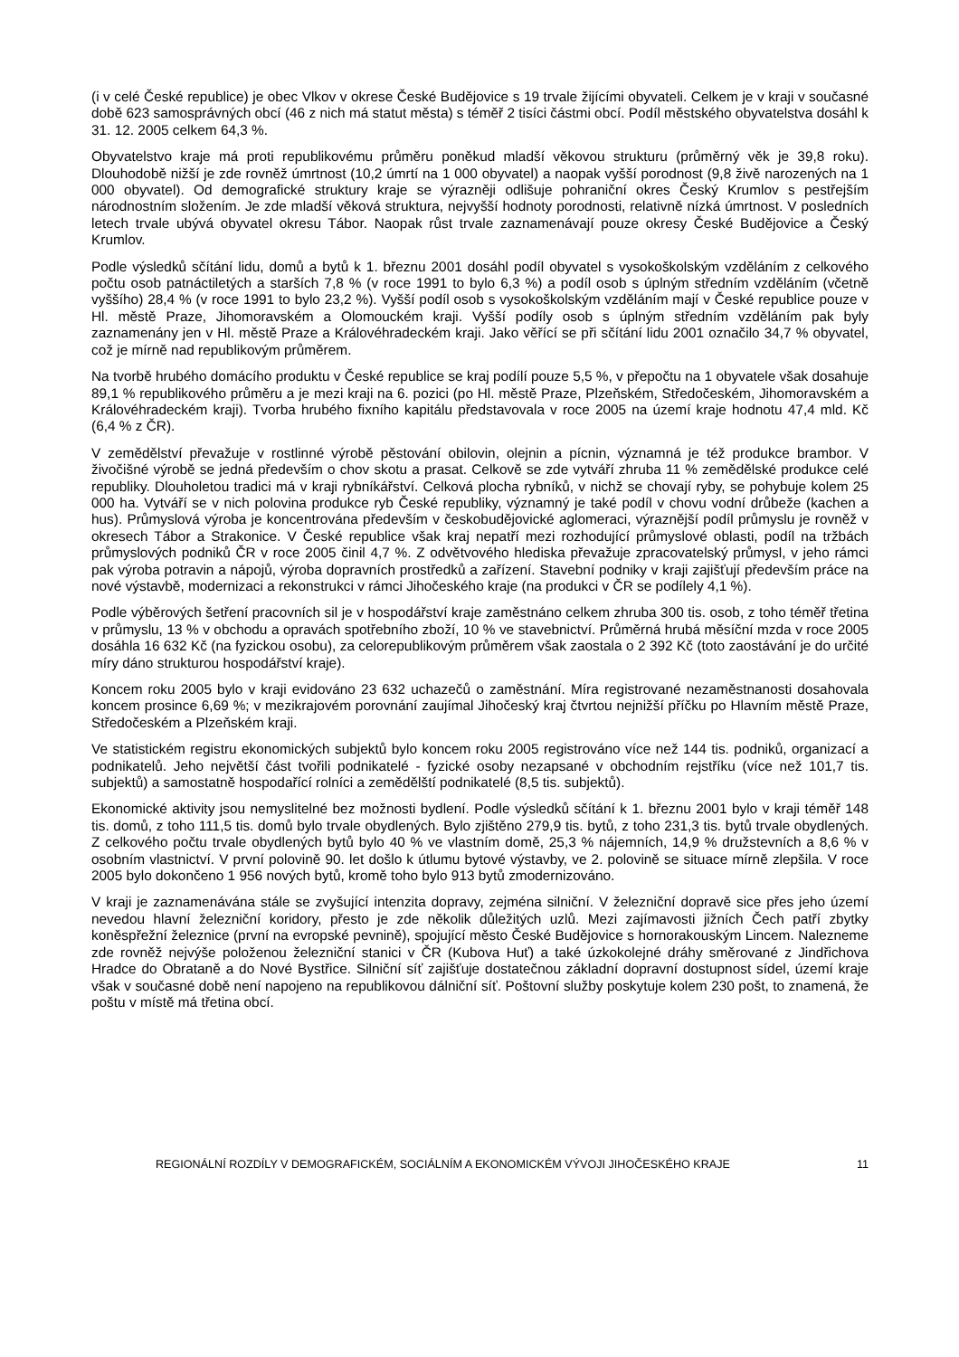(i v celé České republice) je obec Vlkov v okrese České Budějovice s 19 trvale žijícími obyvateli. Celkem je v kraji v současné době 623 samosprávných obcí (46 z nich má statut města) s téměř 2 tisíci částmi obcí. Podíl městského obyvatelstva dosáhl k 31. 12. 2005 celkem 64,3 %.
Obyvatelstvo kraje má proti republikovému průměru poněkud mladší věkovou strukturu (průměrný věk je 39,8 roku). Dlouhodobě nižší je zde rovněž úmrtnost (10,2 úmrtí na 1 000 obyvatel) a naopak vyšší porodnost (9,8 živě narozených na 1 000 obyvatel). Od demografické struktury kraje se výrazněji odlišuje pohraniční okres Český Krumlov s pestřejším národnostním složením. Je zde mladší věková struktura, nejvyšší hodnoty porodnosti, relativně nízká úmrtnost. V posledních letech trvale ubývá obyvatel okresu Tábor. Naopak růst trvale zaznamenávají pouze okresy České Budějovice a Český Krumlov.
Podle výsledků sčítání lidu, domů a bytů k 1. březnu 2001 dosáhl podíl obyvatel s vysokoškolským vzděláním z celkového počtu osob patnáctiletých a starších 7,8 % (v roce 1991 to bylo 6,3 %) a podíl osob s úplným středním vzděláním (včetně vyššího) 28,4 % (v roce 1991 to bylo 23,2 %). Vyšší podíl osob s vysokoškolským vzděláním mají v České republice pouze v Hl. městě Praze, Jihomoravském a Olomouckém kraji. Vyšší podíly osob s úplným středním vzděláním pak byly zaznamenány jen v Hl. městě Praze a Královéhradeckém kraji. Jako věřící se při sčítání lidu 2001 označilo 34,7 % obyvatel, což je mírně nad republikovým průměrem.
Na tvorbě hrubého domácího produktu v České republice se kraj podílí pouze 5,5 %, v přepočtu na 1 obyvatele však dosahuje 89,1 % republikového průměru a je mezi kraji na 6. pozici (po Hl. městě Praze, Plzeňském, Středočeském, Jihomoravském a Královéhradeckém kraji). Tvorba hrubého fixního kapitálu představovala v roce 2005 na území kraje hodnotu 47,4 mld. Kč (6,4 % z ČR).
V zemědělství převažuje v rostlinné výrobě pěstování obilovin, olejnin a pícnin, významná je též produkce brambor. V živočišné výrobě se jedná především o chov skotu a prasat. Celkově se zde vytváří zhruba 11 % zemědělské produkce celé republiky. Dlouholetou tradici má v kraji rybníkářství. Celková plocha rybníků, v nichž se chovají ryby, se pohybuje kolem 25 000 ha. Vytváří se v nich polovina produkce ryb České republiky, významný je také podíl v chovu vodní drůbeže (kachen a hus). Průmyslová výroba je koncentrována především v českobudějovické aglomeraci, výraznější podíl průmyslu je rovněž v okresech Tábor a Strakonice. V České republice však kraj nepatří mezi rozhodující průmyslové oblasti, podíl na tržbách průmyslových podniků ČR v roce 2005 činil 4,7 %. Z odvětvového hlediska převažuje zpracovatelský průmysl, v jeho rámci pak výroba potravin a nápojů, výroba dopravních prostředků a zařízení. Stavební podniky v kraji zajišťují především práce na nové výstavbě, modernizaci a rekonstrukci v rámci Jihočeského kraje (na produkci v ČR se podílely 4,1 %).
Podle výběrových šetření pracovních sil je v hospodářství kraje zaměstnáno celkem zhruba 300 tis. osob, z toho téměř třetina v průmyslu, 13 % v obchodu a opravách spotřebního zboží, 10 % ve stavebnictví. Průměrná hrubá měsíční mzda v roce 2005 dosáhla 16 632 Kč (na fyzickou osobu), za celorepublikovým průměrem však zaostala o 2 392 Kč (toto zaostávání je do určité míry dáno strukturou hospodářství kraje).
Koncem roku 2005 bylo v kraji evidováno 23 632 uchazečů o zaměstnání. Míra registrované nezaměstnanosti dosahovala koncem prosince 6,69 %; v mezikrajovém porovnání zaujímal Jihočeský kraj čtvrtou nejnižší příčku po Hlavním městě Praze, Středočeském a Plzeňském kraji.
Ve statistickém registru ekonomických subjektů bylo koncem roku 2005 registrováno více než 144 tis. podniků, organizací a podnikatelů. Jeho největší část tvořili podnikatelé - fyzické osoby nezapsané v obchodním rejstříku (více než 101,7 tis. subjektů) a samostatně hospodařící rolníci a zemědělští podnikatelé (8,5 tis. subjektů).
Ekonomické aktivity jsou nemyslitelné bez možnosti bydlení. Podle výsledků sčítání k 1. březnu 2001 bylo v kraji téměř 148 tis. domů, z toho 111,5 tis. domů bylo trvale obydlených. Bylo zjištěno 279,9 tis. bytů, z toho 231,3 tis. bytů trvale obydlených. Z celkového počtu trvale obydlených bytů bylo 40 % ve vlastním domě, 25,3 % nájemních, 14,9 % družstevních a 8,6 % v osobním vlastnictví. V první polovině 90. let došlo k útlumu bytové výstavby, ve 2. polovině se situace mírně zlepšila. V roce 2005 bylo dokončeno 1 956 nových bytů, kromě toho bylo 913 bytů zmodernizováno.
V kraji je zaznamenávána stále se zvyšující intenzita dopravy, zejména silniční. V železniční dopravě sice přes jeho území nevedou hlavní železniční koridory, přesto je zde několik důležitých uzlů. Mezi zajímavosti jižních Čech patří zbytky koněspřežní železnice (první na evropské pevnině), spojující město České Budějovice s hornorakouským Lincem. Nalezneme zde rovněž nejvýše položenou železniční stanici v ČR (Kubova Huť) a také úzkokolejné dráhy směrované z Jindřichova Hradce do Obrataně a do Nové Bystřice. Silniční síť zajišťuje dostatečnou základní dopravní dostupnost sídel, území kraje však v současné době není napojeno na republikovou dálniční síť. Poštovní služby poskytuje kolem 230 pošt, to znamená, že poštu v místě má třetina obcí.
REGIONÁLNÍ ROZDÍLY V DEMOGRAFICKÉM, SOCIÁLNÍM A EKONOMICKÉM VÝVOJI JIHOČESKÉHO KRAJE 11